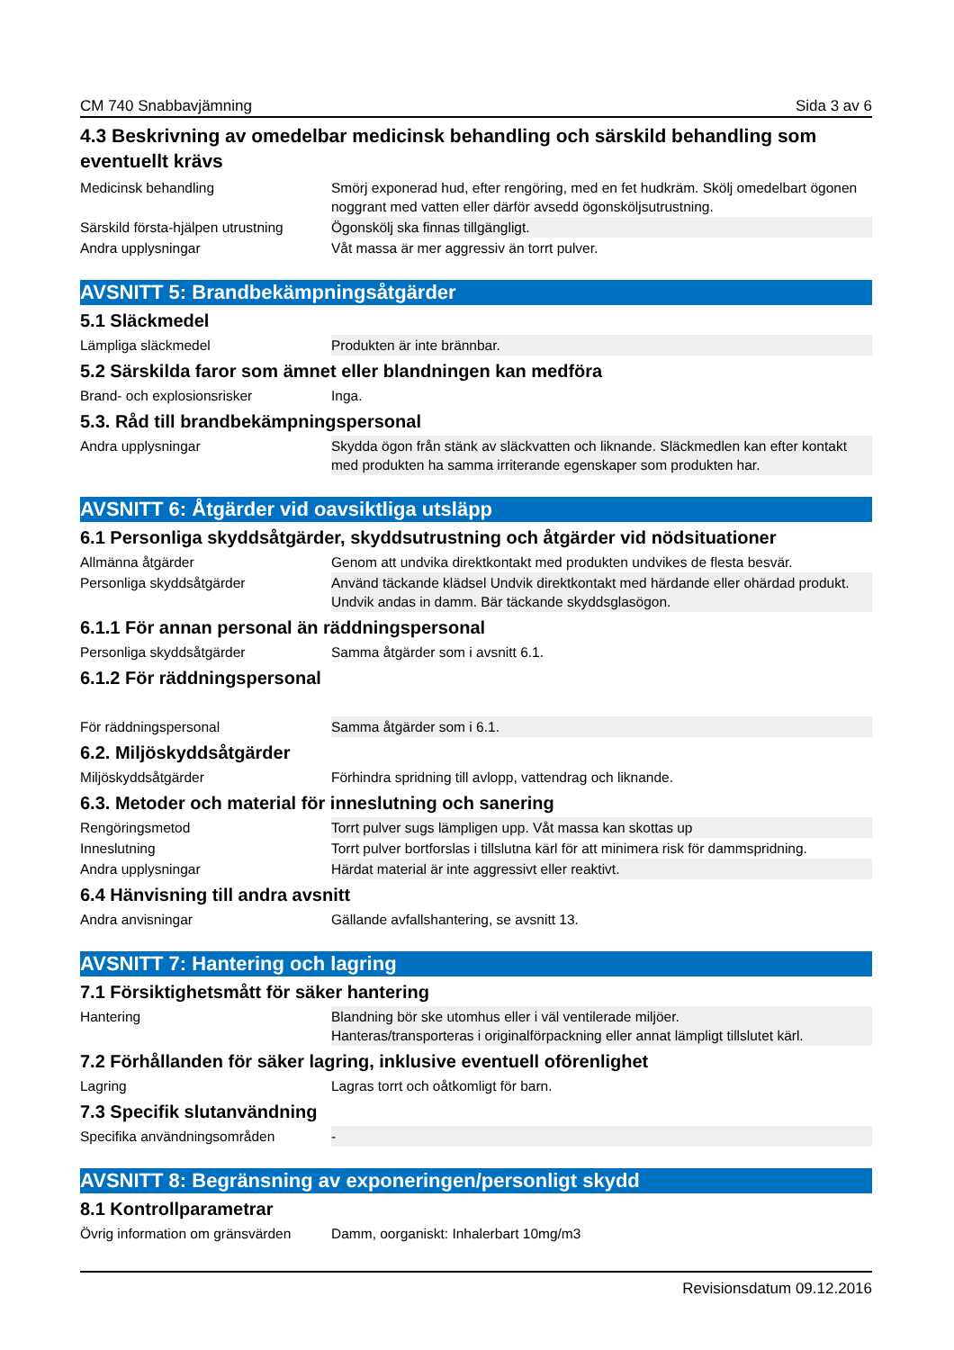CM 740 Snabbavjämning Sida 3 av 6
4.3 Beskrivning av omedelbar medicinsk behandling och särskild behandling som eventuellt krävs
| Medicinsk behandling | Smörj exponerad hud, efter rengöring, med en fet hudkräm. Skölj omedelbart ögonen noggrant med vatten eller därför avsedd ögonsköljsutrustning. |
| Särskild första-hjälpen utrustning | Ögonskölj ska finnas tillgängligt. |
| Andra upplysningar | Våt massa är mer aggressiv än torrt pulver. |
AVSNITT 5: Brandbekämpningsåtgärder
5.1 Släckmedel
| Lämpliga släckmedel | Produkten är inte brännbar. |
5.2 Särskilda faror som ämnet eller blandningen kan medföra
| Brand- och explosionsrisker | Inga. |
5.3. Råd till brandbekämpningspersonal
| Andra upplysningar | Skydda ögon från stänk av släckvatten och liknande. Släckmedlen kan efter kontakt med produkten ha samma irriterande egenskaper som produkten har. |
AVSNITT 6: Åtgärder vid oavsiktliga utsläpp
6.1 Personliga skyddsåtgärder, skyddsutrustning och åtgärder vid nödsituationer
| Allmänna åtgärder | Genom att undvika direktkontakt med produkten undvikes de flesta besvär. |
| Personliga skyddsåtgärder | Använd täckande klädsel Undvik direktkontakt med härdande eller ohärdad produkt. Undvik andas in damm. Bär täckande skyddsglasögon. |
6.1.1 För annan personal än räddningspersonal
| Personliga skyddsåtgärder | Samma åtgärder som i avsnitt 6.1. |
6.1.2 För räddningspersonal
| För räddningspersonal | Samma åtgärder som i 6.1. |
6.2. Miljöskyddsåtgärder
| Miljöskyddsåtgärder | Förhindra spridning till avlopp, vattendrag och liknande. |
6.3. Metoder och material för inneslutning och sanering
| Rengöringsmetod | Torrt pulver sugs lämpligen upp. Våt massa kan skottas up |
| Inneslutning | Torrt pulver bortforslas i tillslutna kärl för att minimera risk för dammspridning. |
| Andra upplysningar | Härdat material är inte aggressivt eller reaktivt. |
6.4 Hänvisning till andra avsnitt
| Andra anvisningar | Gällande avfallshantering, se avsnitt 13. |
AVSNITT 7: Hantering och lagring
7.1 Försiktighetsmått för säker hantering
| Hantering | Blandning bör ske utomhus eller i väl ventilerade miljöer. Hanteras/transporteras i originalförpackning eller annat lämpligt tillslutet kärl. |
7.2 Förhållanden för säker lagring, inklusive eventuell oförenlighet
| Lagring | Lagras torrt och oåtkomligt för barn. |
7.3 Specifik slutanvändning
| Specifika användningsområden | - |
AVSNITT 8: Begränsning av exponeringen/personligt skydd
8.1 Kontrollparametrar
| Övrig information om gränsvärden | Damm, oorganiskt: Inhalerbart 10mg/m3 |
Revisionsdatum 09.12.2016